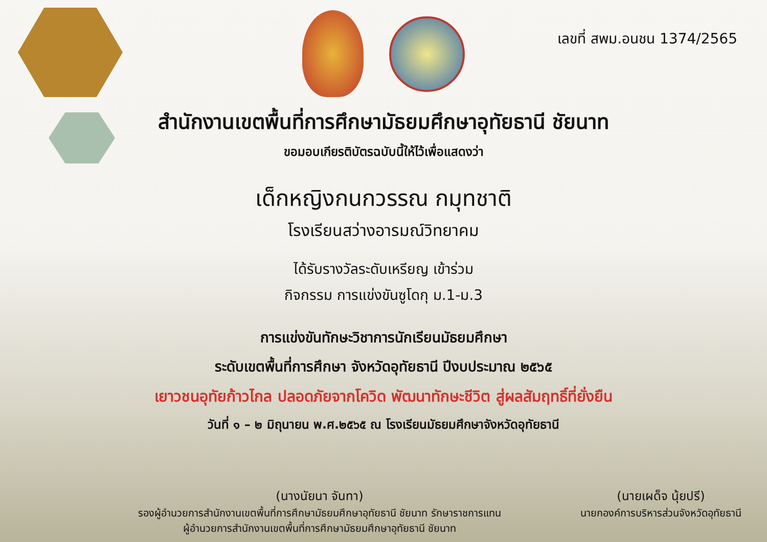เลขที่ สพม.อนชน 1374/2565
สำนักงานเขตพื้นที่การศึกษามัธยมศึกษาอุทัยธานี ชัยนาท
ขอมอบเกียรติบัตรฉบับนี้ให้ไว้เพื่อแสดงว่า
เด็กหญิงกนกวรรณ กมุทชาติ
โรงเรียนสว่างอารมณ์วิทยาคม
ได้รับรางวัลระดับเหรียญ เข้าร่วม
กิจกรรม การแข่งขันซูโดกุ ม.1-ม.3
การแข่งขันทักษะวิชาการนักเรียนมัธยมศึกษา
ระดับเขตพื้นที่การศึกษา จังหวัดอุทัยธานี ปีงบประมาณ ๒๕๖๕
เยาวชนอุทัยก้าวไกล ปลอดภัยจากโควิด พัฒนาทักษะชีวิต สู่ผลสัมฤทธิ์ที่ยั่งยืน
วันที่ ๑ – ๒ มิถุนายน พ.ศ.๒๕๖๕ ณ โรงเรียนมัธยมศึกษาจังหวัดอุทัยธานี
(นางนัยนา จันทา)
รองผู้อำนวยการสำนักงานเขตพื้นที่การศึกษามัธยมศึกษาอุทัยธานี ชัยนาท รักษาราชการแทน
ผู้อำนวยการสำนักงานเขตพื้นที่การศึกษามัธยมศึกษาอุทัยธานี ชัยนาท
(นายเผด็จ นุ้ยปรี)
นายกองค์การบริหารส่วนจังหวัดอุทัยธานี